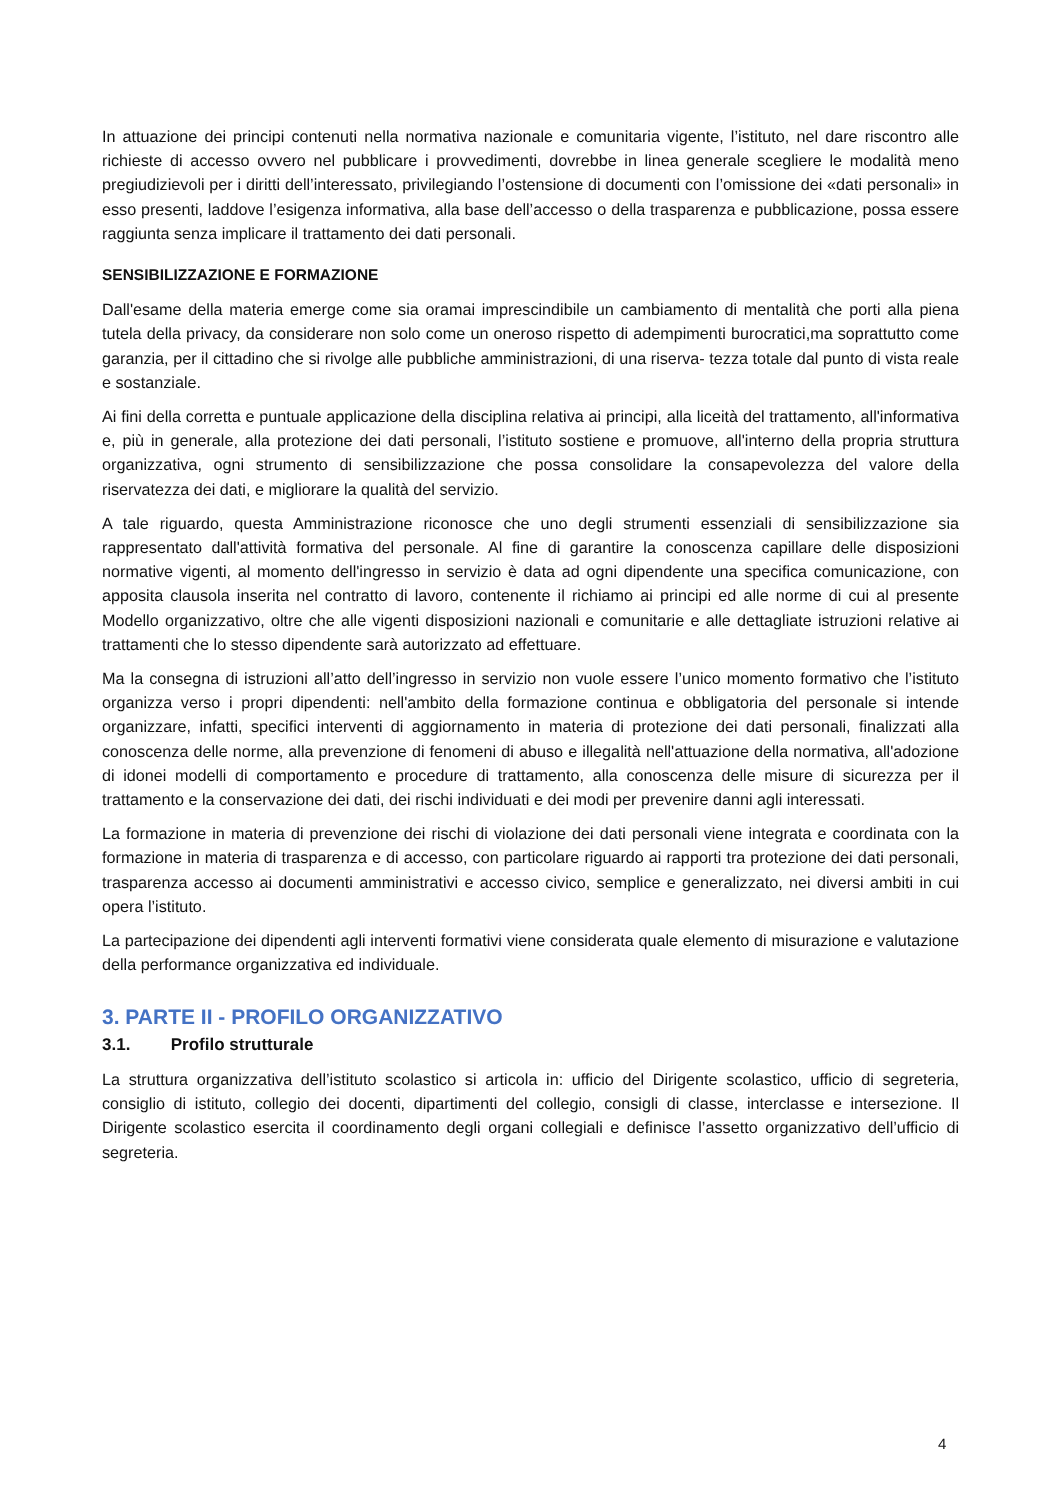In attuazione dei principi contenuti nella normativa nazionale e comunitaria vigente, l’istituto, nel dare riscontro alle richieste di accesso ovvero nel pubblicare i provvedimenti, dovrebbe in linea generale scegliere le modalità meno pregiudizievoli per i diritti dell’interessato, privilegiando l’ostensione di documenti con l’omissione dei «dati personali» in esso presenti, laddove l’esigenza informativa, alla base dell’accesso o della trasparenza e pubblicazione, possa essere raggiunta senza implicare il trattamento dei dati personali.
SENSIBILIZZAZIONE E FORMAZIONE
Dall'esame della materia emerge come sia oramai imprescindibile un cambiamento di mentalità che porti alla piena tutela della privacy, da considerare non solo come un oneroso rispetto di adempimenti burocratici,ma soprattutto come garanzia, per il cittadino che si rivolge alle pubbliche amministrazioni, di una riserva- tezza totale dal punto di vista reale e sostanziale.
Ai fini della corretta e puntuale applicazione della disciplina relativa ai principi, alla liceità del trattamento, all'informativa e, più in generale, alla protezione dei dati personali, l’istituto sostiene e promuove, all'interno della propria struttura organizzativa, ogni strumento di sensibilizzazione che possa consolidare la consapevolezza del valore della riservatezza dei dati, e migliorare la qualità del servizio.
A tale riguardo, questa Amministrazione riconosce che uno degli strumenti essenziali di sensibilizzazione sia rappresentato dall'attività formativa del personale. Al fine di garantire la conoscenza capillare delle disposizioni normative vigenti, al momento dell'ingresso in servizio è data ad ogni dipendente una specifica comunicazione, con apposita clausola inserita nel contratto di lavoro, contenente il richiamo ai principi ed alle norme di cui al presente Modello organizzativo, oltre che alle vigenti disposizioni nazionali e comunitarie e alle dettagliate istruzioni relative ai trattamenti che lo stesso dipendente sarà autorizzato ad effettuare.
Ma la consegna di istruzioni all’atto dell’ingresso in servizio non vuole essere l’unico momento formativo che l’istituto organizza verso i propri dipendenti: nell'ambito della formazione continua e obbligatoria del personale si intende organizzare, infatti, specifici interventi di aggiornamento in materia di protezione dei dati personali, finalizzati alla conoscenza delle norme, alla prevenzione di fenomeni di abuso e illegalità nell'attuazione della normativa, all'adozione di idonei modelli di comportamento e procedure di trattamento, alla conoscenza delle misure di sicurezza per il trattamento e la conservazione dei dati, dei rischi individuati e dei modi per prevenire danni agli interessati.
La formazione in materia di prevenzione dei rischi di violazione dei dati personali viene integrata e coordinata con la formazione in materia di trasparenza e di accesso, con particolare riguardo ai rapporti tra protezione dei dati personali, trasparenza accesso ai documenti amministrativi e accesso civico, semplice e generalizzato, nei diversi ambiti in cui opera l’istituto.
La partecipazione dei dipendenti agli interventi formativi viene considerata quale elemento di misurazione e valutazione della performance organizzativa ed individuale.
3. PARTE II - PROFILO ORGANIZZATIVO
3.1. Profilo strutturale
La struttura organizzativa dell’istituto scolastico si articola in: ufficio del Dirigente scolastico, ufficio di segreteria, consiglio di istituto, collegio dei docenti, dipartimenti del collegio, consigli di classe, interclasse e intersezione. Il Dirigente scolastico esercita il coordinamento degli organi collegiali e definisce l’assetto organizzativo dell’ufficio di segreteria.
4